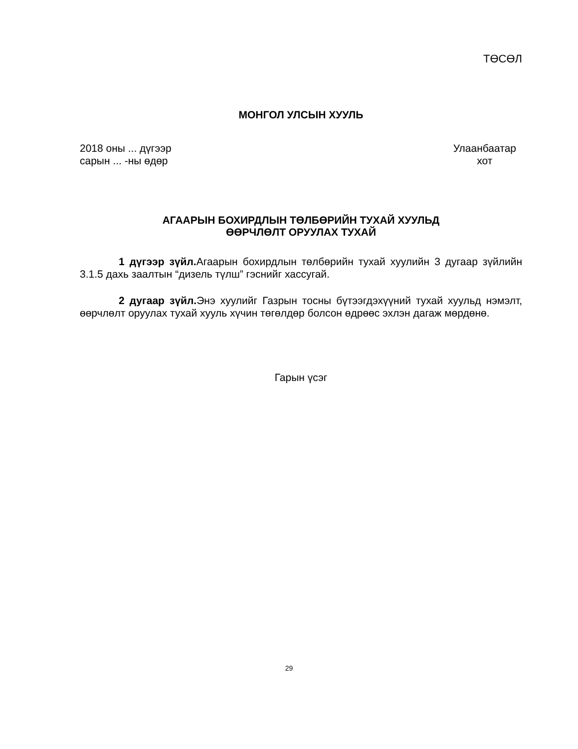ТӨСӨЛ
МОНГОЛ УЛСЫН ХУУЛЬ
2018 оны ... дүгээр
сарын ... -ны өдөр
Улаанбаатар
хот
АГААРЫН БОХИРДЛЫН ТӨЛБӨРИЙН ТУХАЙ ХУУЛЬД
ӨӨРЧЛӨЛТ ОРУУЛАХ ТУХАЙ
1 дүгээр зүйл. Агаарын бохирдлын төлбөрийн тухай хуулийн 3 дугаар зүйлийн 3.1.5 дахь заалтын “дизель түлш” гэснийг хассугай.
2 дугаар зүйл. Энэ хуулийг Газрын тосны бүтээгдэхүүний тухай хуульд нэмэлт, өөрчлөлт оруулах тухай хууль хүчин төгөлдөр болсон өдрөөс эхлэн дагаж мөрдөнө.
Гарын үсэг
29